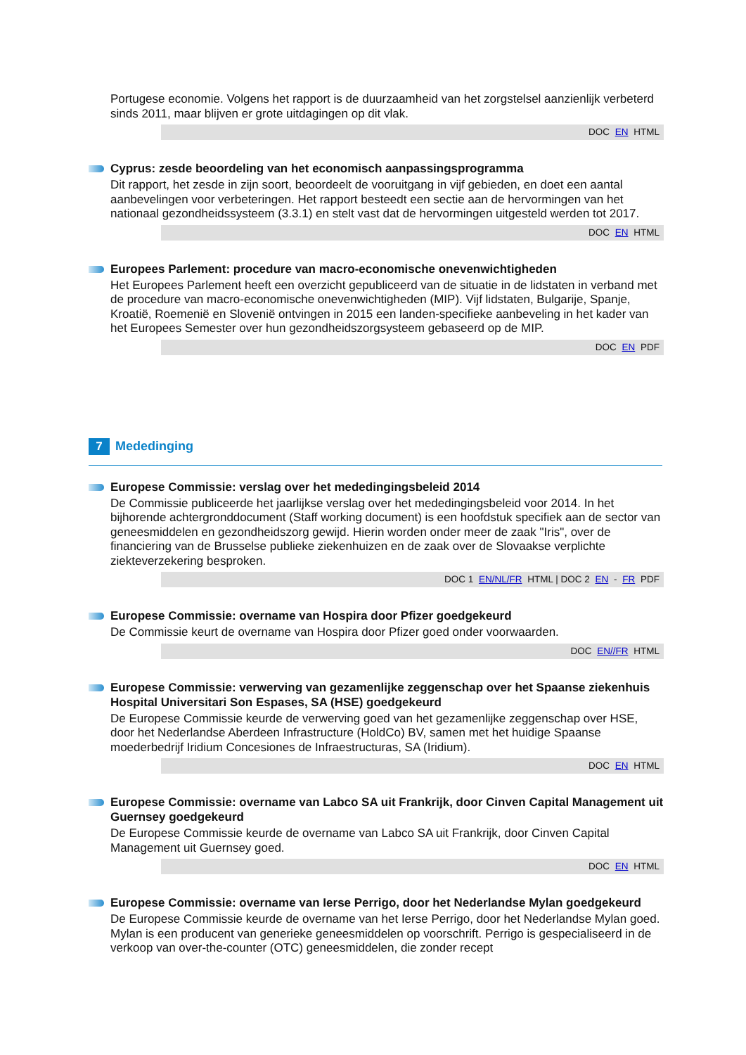Portugese economie. Volgens het rapport is de duurzaamheid van het zorgstelsel aanzienlijk verbeterd sinds 2011, maar blijven er grote uitdagingen op dit vlak.
DOC EN HTML
Cyprus: zesde beoordeling van het economisch aanpassingsprogramma
Dit rapport, het zesde in zijn soort, beoordeelt de vooruitgang in vijf gebieden, en doet een aantal aanbevelingen voor verbeteringen. Het rapport besteedt een sectie aan de hervormingen van het nationaal gezondheidssysteem (3.3.1) en stelt vast dat de hervormingen uitgesteld werden tot 2017.
DOC EN HTML
Europees Parlement: procedure van macro-economische onevenwichtigheden
Het Europees Parlement heeft een overzicht gepubliceerd van de situatie in de lidstaten in verband met de procedure van macro-economische onevenwichtigheden (MIP). Vijf lidstaten, Bulgarije, Spanje, Kroatië, Roemenië en Slovenië ontvingen in 2015 een landen-specifieke aanbeveling in het kader van het Europees Semester over hun gezondheidszorgsysteem gebaseerd op de MIP.
DOC EN PDF
7 Mededinging
Europese Commissie: verslag over het mededingingsbeleid 2014
De Commissie publiceerde het jaarlijkse verslag over het mededingingsbeleid voor 2014. In het bijhorende achtergronddocument (Staff working document) is een hoofdstuk specifiek aan de sector van geneesmiddelen en gezondheidszorg gewijd. Hierin worden onder meer de zaak "Iris", over de financiering van de Brusselse publieke ziekenhuizen en de zaak over de Slovaakse verplichte ziekteverzekering besproken.
DOC 1 EN/NL/FR HTML | DOC 2 EN - FR PDF
Europese Commissie: overname van Hospira door Pfizer goedgekeurd
De Commissie keurt de overname van Hospira door Pfizer goed onder voorwaarden.
DOC EN//FR HTML
Europese Commissie: verwerving van gezamenlijke zeggenschap over het Spaanse ziekenhuis Hospital Universitari Son Espases, SA (HSE) goedgekeurd
De Europese Commissie keurde de verwerving goed van het gezamenlijke zeggenschap over HSE, door het Nederlandse Aberdeen Infrastructure (HoldCo) BV, samen met het huidige Spaanse moederbedrijf Iridium Concesiones de Infraestructuras, SA (Iridium).
DOC EN HTML
Europese Commissie: overname van Labco SA uit Frankrijk, door Cinven Capital Management uit Guernsey goedgekeurd
De Europese Commissie keurde de overname van Labco SA uit Frankrijk, door Cinven Capital Management uit Guernsey goed.
DOC EN HTML
Europese Commissie: overname van Ierse Perrigo, door het Nederlandse Mylan goedgekeurd
De Europese Commissie keurde de overname van het Ierse Perrigo, door het Nederlandse Mylan goed. Mylan is een producent van generieke geneesmiddelen op voorschrift. Perrigo is gespecialiseerd in de verkoop van over-the-counter (OTC) geneesmiddelen, die zonder recept